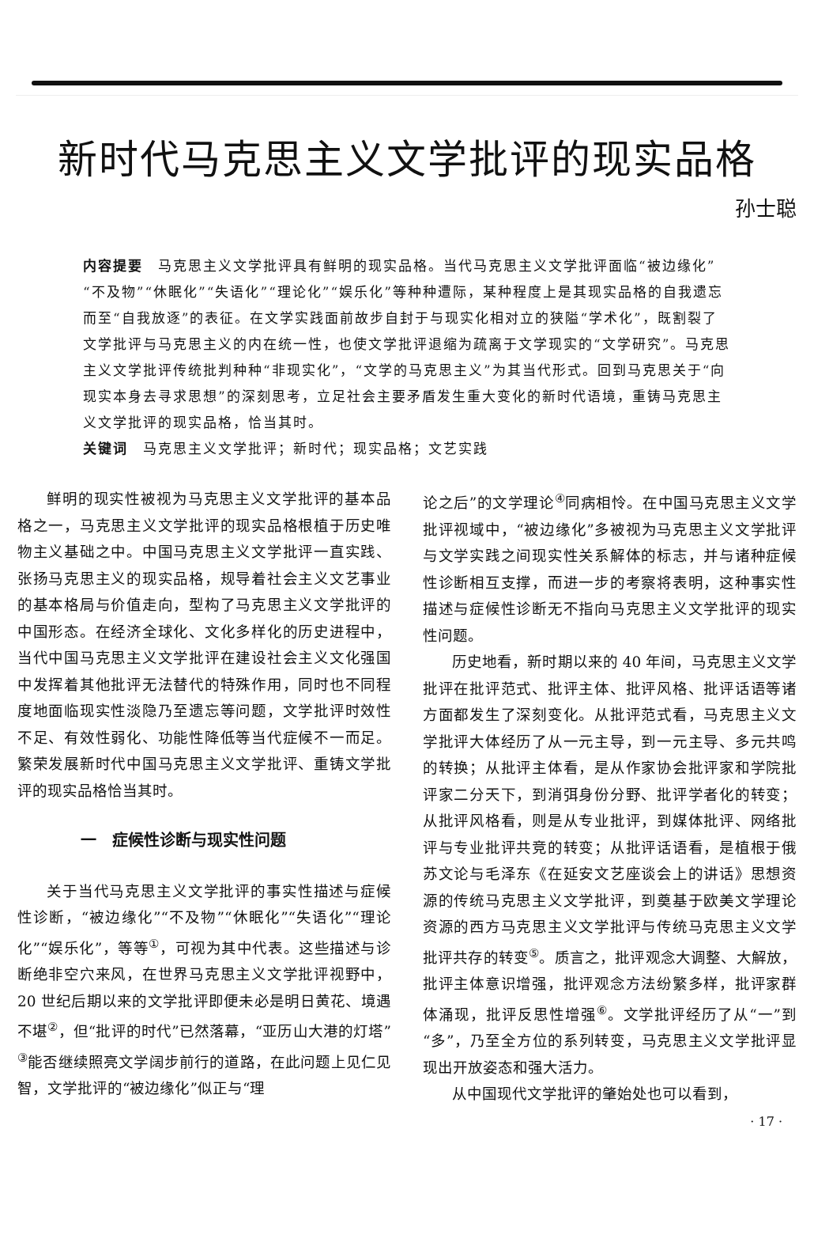新时代马克思主义文学批评的现实品格
孙士聪
内容提要　马克思主义文学批评具有鲜明的现实品格。当代马克思主义文学批评面临“被边缘化”“不及物”“休眠化”“失语化”“理论化”“娱乐化”等种种遭际，某种程度上是其现实品格的自我遗忘而至“自我放逐”的表征。在文学实践面前故步自封于与现实化相对立的狭隘“学术化”，既割裂了文学批评与马克思主义的内在统一性，也使文学批评退缩为疏离于文学现实的“文学研究”。马克思主义文学批评传统批判种种“非现实化”，“文学的马克思主义”为其当代形式。回到马克思关于“向现实本身去寻求思想”的深刻思考，立足社会主要矛盾发生重大变化的新时代语境，重铸马克思主义文学批评的现实品格，恰当其时。
关键词　马克思主义文学批评；新时代；现实品格；文艺实践
鲜明的现实性被视为马克思主义文学批评的基本品格之一，马克思主义文学批评的现实品格根植于历史唯物主义基础之中。中国马克思主义文学批评一直实践、张扬马克思主义的现实品格，规导着社会主义文艺事业的基本格局与价值走向，型构了马克思主义文学批评的中国形态。在经济全球化、文化多样化的历史进程中，当代中国马克思主义文学批评在建设社会主义文化强国中发挥着其他批评无法替代的特殊作用，同时也不同程度地面临现实性淡隐乃至遗忘等问题，文学批评时效性不足、有效性弱化、功能性降低等当代症候不一而足。繁荣发展新时代中国马克思主义文学批评、重铸文学批评的现实品格恰当其时。
一　症候性诊断与现实性问题
关于当代马克思主义文学批评的事实性描述与症候性诊断，“被边缘化”“不及物”“休眠化”“失语化”“理论化”“娱乐化”，等等<sup>①</sup>，可视为其中代表。这些描述与诊断绝非空穴来风，在世界马克思主义文学批评视野中，20 世纪后期以来的文学批评即便未必是明日黄花、境遇不堪<sup>②</sup>，但“批评的时代”已然落幕，“亚历山大港的灯塔”<sup>③</sup>能否继续照亮文学阔步前行的道路，在此问题上见仁见智，文学批评的“被边缘化”似正与“理
论之后”的文学理论<sup>④</sup>同病相怜。在中国马克思主义文学批评视域中，“被边缘化”多被视为马克思主义文学批评与文学实践之间现实性关系解体的标志，并与诸种症候性诊断相互支撑，而进一步的考察将表明，这种事实性描述与症候性诊断无不指向马克思主义文学批评的现实性问题。
历史地看，新时期以来的 40 年间，马克思主义文学批评在批评范式、批评主体、批评风格、批评话语等诸方面都发生了深刻变化。从批评范式看，马克思主义文学批评大体经历了从一元主导，到一元主导、多元共鸣的转换；从批评主体看，是从作家协会批评家和学院批评家二分天下，到消弭身份分野、批评学者化的转变；从批评风格看，则是从专业批评，到媒体批评、网络批评与专业批评共竞的转变；从批评话语看，是植根于俄苏文论与毛泽东《在延安文艺座谈会上的讲话》思想资源的传统马克思主义文学批评，到奠基于欧美文学理论资源的西方马克思主义文学批评与传统马克思主义文学批评共存的转变<sup>⑤</sup>。质言之，批评观念大调整、大解放，批评主体意识增强，批评观念方法纷繁多样，批评家群体涌现，批评反思性增强<sup>⑥</sup>。文学批评经历了从“一”到“多”，乃至全方位的系列转变，马克思主义文学批评显现出开放姿态和强大活力。
从中国现代文学批评的肇始处也可以看到，
· 17 ·